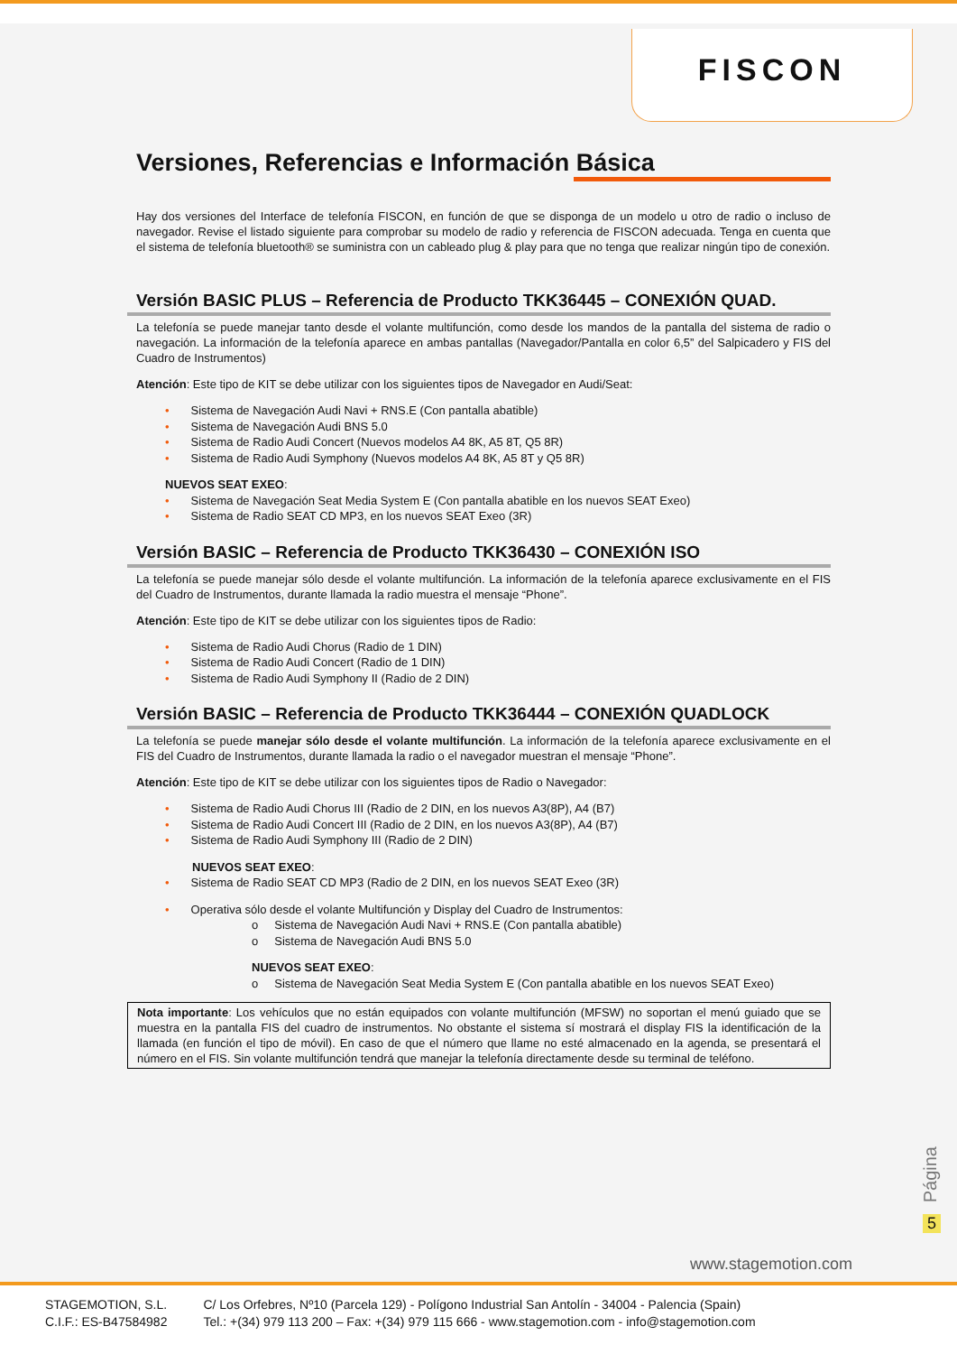FISCON
Versiones, Referencias e Información Básica
Hay dos versiones del Interface de telefonía FISCON, en función de que se disponga de un modelo u otro de radio o incluso de navegador. Revise el listado siguiente para comprobar su modelo de radio y referencia de FISCON adecuada. Tenga en cuenta que el sistema de telefonía bluetooth® se suministra con un cableado plug & play para que no tenga que realizar ningún tipo de conexión.
Versión BASIC PLUS – Referencia de Producto TKK36445 – CONEXIÓN QUAD.
La telefonía se puede manejar tanto desde el volante multifunción, como desde los mandos de la pantalla del sistema de radio o navegación. La información de la telefonía aparece en ambas pantallas (Navegador/Pantalla en color 6,5” del Salpicadero y FIS del Cuadro de Instrumentos)
Atención: Este tipo de KIT se debe utilizar con los siguientes tipos de Navegador en Audi/Seat:
• Sistema de Navegación Audi Navi + RNS.E (Con pantalla abatible)
• Sistema de Navegación Audi BNS 5.0
• Sistema de Radio Audi Concert (Nuevos modelos A4 8K, A5 8T, Q5 8R)
• Sistema de Radio Audi Symphony (Nuevos modelos A4 8K, A5 8T y Q5 8R)
NUEVOS SEAT EXEO:
• Sistema de Navegación Seat Media System E (Con pantalla abatible en los nuevos SEAT Exeo)
• Sistema de Radio SEAT CD MP3, en los nuevos SEAT Exeo (3R)
Versión BASIC – Referencia de Producto TKK36430 – CONEXIÓN ISO
La telefonía se puede manejar sólo desde el volante multifunción. La información de la telefonía aparece exclusivamente en el FIS del Cuadro de Instrumentos, durante llamada la radio muestra el mensaje “Phone”.
Atención: Este tipo de KIT se debe utilizar con los siguientes tipos de Radio:
• Sistema de Radio Audi Chorus (Radio de 1 DIN)
• Sistema de Radio Audi Concert (Radio de 1 DIN)
• Sistema de Radio Audi Symphony II (Radio de 2 DIN)
Versión BASIC – Referencia de Producto TKK36444 – CONEXIÓN QUADLOCK
La telefonía se puede manejar sólo desde el volante multifunción. La información de la telefonía aparece exclusivamente en el FIS del Cuadro de Instrumentos, durante llamada la radio o el navegador muestran el mensaje “Phone”.
Atención: Este tipo de KIT se debe utilizar con los siguientes tipos de Radio o Navegador:
• Sistema de Radio Audi Chorus III (Radio de 2 DIN, en los nuevos A3(8P), A4 (B7)
• Sistema de Radio Audi Concert III (Radio de 2 DIN, en los nuevos A3(8P), A4 (B7)
• Sistema de Radio Audi Symphony III (Radio de 2 DIN)
NUEVOS SEAT EXEO:
• Sistema de Radio SEAT CD MP3 (Radio de 2 DIN, en los nuevos SEAT Exeo (3R)
• Operativa sólo desde el volante Multifunción y Display del Cuadro de Instrumentos:
o Sistema de Navegación Audi Navi + RNS.E (Con pantalla abatible)
o Sistema de Navegación Audi BNS 5.0
NUEVOS SEAT EXEO:
o Sistema de Navegación Seat Media System E (Con pantalla abatible en los nuevos SEAT Exeo)
Nota importante: Los vehículos que no están equipados con volante multifunción (MFSW) no soportan el menú guiado que se muestra en la pantalla FIS del cuadro de instrumentos. No obstante el sistema sí mostrará el display FIS la identificación de la llamada (en función el tipo de móvil). En caso de que el número que llame no esté almacenado en la agenda, se presentará el número en el FIS. Sin volante multifunción tendrá que manejar la telefonía directamente desde su terminal de teléfono.
Página
5
www.stagemotion.com
STAGEMOTION, S.L.
C.I.F.: ES-B47584982
C/ Los Orfebres, Nº10 (Parcela 129) - Polígono Industrial San Antolín - 34004 - Palencia (Spain)
Tel.: +(34) 979 113 200 – Fax: +(34) 979 115 666 - www.stagemotion.com - info@stagemotion.com